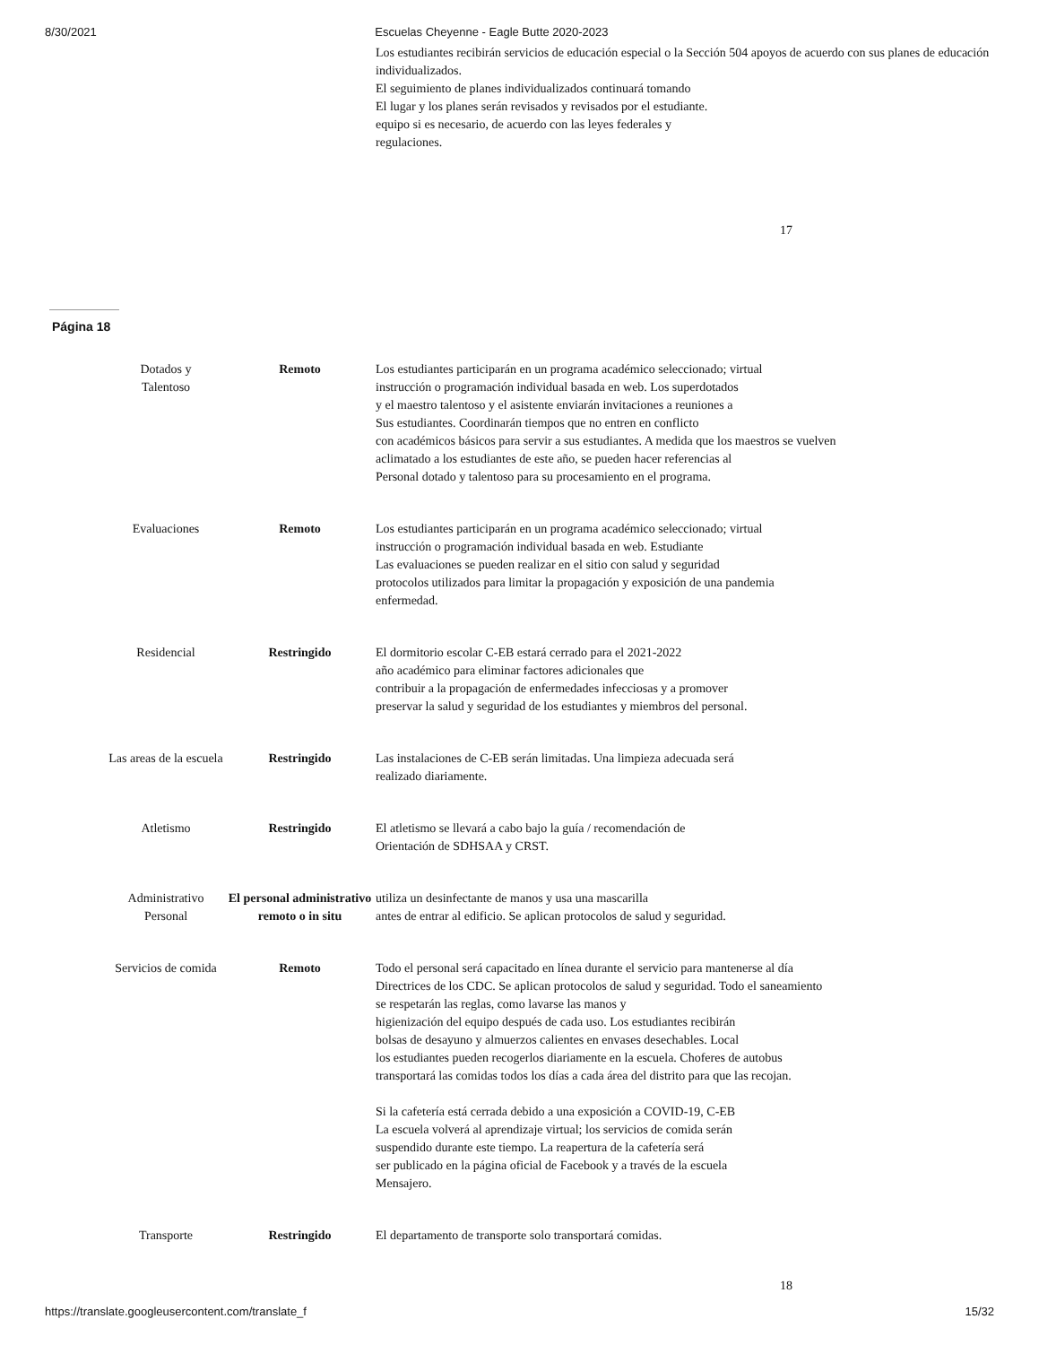8/30/2021 Escuelas Cheyenne - Eagle Butte 2020-2023
Los estudiantes recibirán servicios de educación especial o la Sección 504 apoyos de acuerdo con sus planes de educación individualizados.
El seguimiento de planes individualizados continuará tomando
El lugar y los planes serán revisados y revisados por el estudiante.
equipo si es necesario, de acuerdo con las leyes federales y
regulaciones.
17
Página 18
| Dotados y Talentoso | Remoto | Los estudiantes participarán en un programa académico seleccionado; virtual instrucción o programación individual basada en web. Los superdotados y el maestro talentoso y el asistente enviarán invitaciones a reuniones a Sus estudiantes. Coordinarán tiempos que no entren en conflicto con académicos básicos para servir a sus estudiantes. A medida que los maestros se vuelven aclimatado a los estudiantes de este año, se pueden hacer referencias al Personal dotado y talentoso para su procesamiento en el programa. |
| Evaluaciones | Remoto | Los estudiantes participarán en un programa académico seleccionado; virtual instrucción o programación individual basada en web. Estudiante Las evaluaciones se pueden realizar en el sitio con salud y seguridad protocolos utilizados para limitar la propagación y exposición de una pandemia enfermedad. |
| Residencial | Restringido | El dormitorio escolar C-EB estará cerrado para el 2021-2022 año académico para eliminar factores adicionales que contribuir a la propagación de enfermedades infecciosas y a promover preservar la salud y seguridad de los estudiantes y miembros del personal. |
| Las areas de la escuela | Restringido | Las instalaciones de C-EB serán limitadas. Una limpieza adecuada será realizado diariamente. |
| Atletismo | Restringido | El atletismo se llevará a cabo bajo la guía / recomendación de Orientación de SDHSAA y CRST. |
| Administrativo Personal | El personal administrativo remoto o in situ | utiliza un desinfectante de manos y usa una mascarilla antes de entrar al edificio. Se aplican protocolos de salud y seguridad. |
| Servicios de comida | Remoto | Todo el personal será capacitado en línea durante el servicio para mantenerse al día Directrices de los CDC. Se aplican protocolos de salud y seguridad. Todo el saneamiento se respetarán las reglas, como lavarse las manos y higienización del equipo después de cada uso. Los estudiantes recibirán bolsas de desayuno y almuerzos calientes en envases desechables. Local los estudiantes pueden recogerlos diariamente en la escuela. Choferes de autobus transportará las comidas todos los días a cada área del distrito para que las recojan. Si la cafetería está cerrada debido a una exposición a COVID-19, C-EB La escuela volverá al aprendizaje virtual; los servicios de comida serán suspendido durante este tiempo. La reapertura de la cafetería será ser publicado en la página oficial de Facebook y a través de la escuela Mensajero. |
| Transporte | Restringido | El departamento de transporte solo transportará comidas. |
18
https://translate.googleusercontent.com/translate_f 15/32